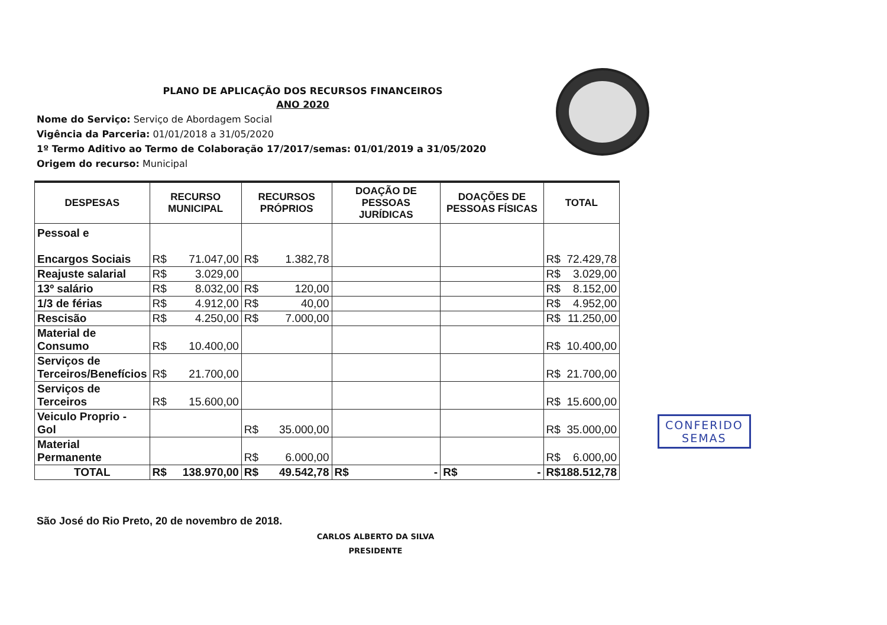PLANO DE APLICAÇÃO DOS RECURSOS FINANCEIROS
ANO 2020
Nome do Serviço: Serviço de Abordagem Social
Vigência da Parceria: 01/01/2018 a 31/05/2020
1º Termo Aditivo ao Termo de Colaboração 17/2017/semas: 01/01/2019 a 31/05/2020
Origem do recurso: Municipal
| DESPESAS | RECURSO MUNICIPAL | RECURSOS PRÓPRIOS | DOAÇÃO DE PESSOAS JURÍDICAS | DOAÇÕES DE PESSOAS FÍSICAS | TOTAL |
| --- | --- | --- | --- | --- | --- |
| Pessoal e Encargos Sociais | R$ 71.047,00 | R$ 1.382,78 | | | R$ 72.429,78 |
| Reajuste salarial | R$ 3.029,00 | | | | R$ 3.029,00 |
| 13º salário | R$ 8.032,00 | R$ 120,00 | | | R$ 8.152,00 |
| 1/3 de férias | R$ 4.912,00 | R$ 40,00 | | | R$ 4.952,00 |
| Rescisão | R$ 4.250,00 | R$ 7.000,00 | | | R$ 11.250,00 |
| Material de Consumo | R$ 10.400,00 | | | | R$ 10.400,00 |
| Serviços de Terceiros/Benefícios | R$ 21.700,00 | | | | R$ 21.700,00 |
| Serviços de Terceiros | R$ 15.600,00 | | | | R$ 15.600,00 |
| Veiculo Proprio - Gol | | R$ 35.000,00 | | | R$ 35.000,00 |
| Material Permanente | | R$ 6.000,00 | | | R$ 6.000,00 |
| TOTAL | R$ 138.970,00 | R$ 49.542,78 | R$ - | R$ - | R$ 188.512,78 |
São José do Rio Preto, 20 de novembro de 2018.
CARLOS ALBERTO DA SILVA
PRESIDENTE
CONFERIDO
SEMAS